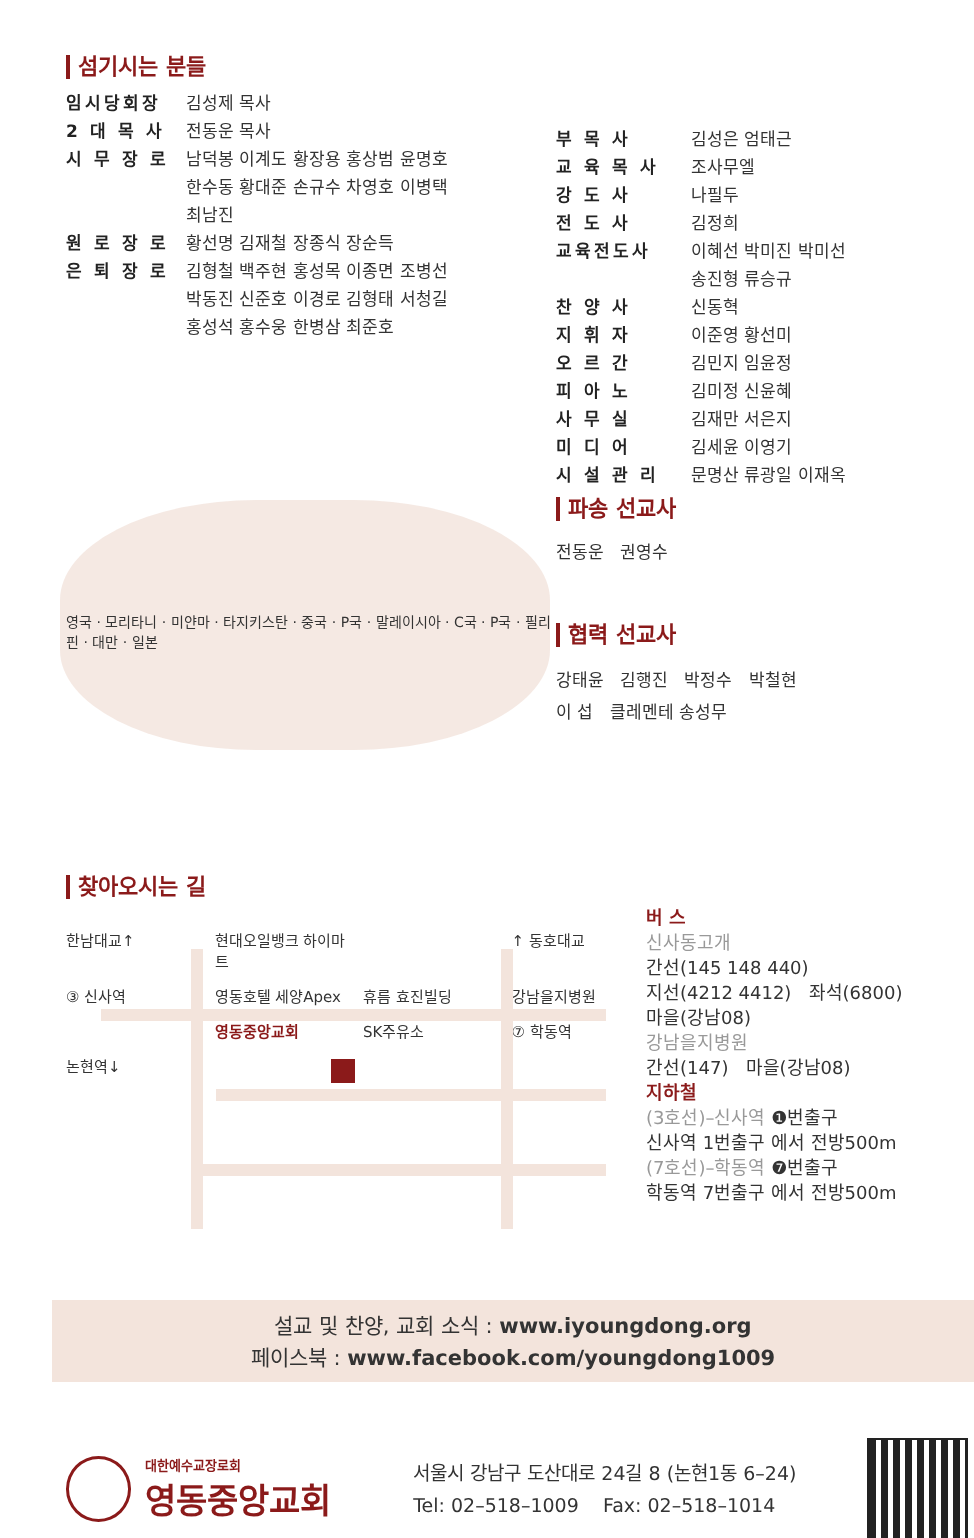섬기시는 분들
임시당회장 김성제 목사
2 대 목 사 전동운 목사
시 무 장 로 남덕봉 이계도 황장용 홍상범 윤명호
한수동 황대준 손규수 차영호 이병택
최남진
원 로 장 로 황선명 김재철 장종식 장순득
은 퇴 장 로 김형철 백주현 홍성목 이종면 조병선
박동진 신준호 이경로 김형태 서청길
홍성석 홍수웅 한병삼 최준호
영국 · 모리타니 · 미얀마 · 타지키스탄 · 중국 · P국 · 말레이시아 · C국 · P국 · 필리핀 · 대만 · 일본
부 목 사 김성은 엄태근
교 육 목 사 조사무엘
강 도 사 나필두
전 도 사 김정희
교육전도사 이혜선 박미진 박미선
송진형 류승규
찬 양 사 신동혁
지 휘 자 이준영 황선미
오 르 간 김민지 임윤정
피 아 노 김미정 신윤혜
사 무 실 김재만 서은지
미 디 어 김세윤 이영기
시 설 관 리 문명산 류광일 이재옥
파송 선교사
전동운 권영수
협력 선교사
강태윤 김행진 박정수 박철현
이 섭 클레멘테 송성무
찾아오시는 길
한남대교↑ 현대오일뱅크 하이마트 ↑ 동호대교 ③ 신사역 영동호텔 세양Apex 휴름 효진빌딩 강남을지병원 영동중앙교회 SK주유소 ⑦ 학동역 논현역↓
버 스
신사동고개
간선(145 148 440)
지선(4212 4412) 좌석(6800)
마을(강남08)
강남을지병원
간선(147) 마을(강남08)
지하철
(3호선)–신사역 ❶번출구
신사역 1번출구 에서 전방500m
(7호선)–학동역 ❼번출구
학동역 7번출구 에서 전방500m
설교 및 찬양, 교회 소식 : www.iyoungdong.org
페이스북 : www.facebook.com/youngdong1009
대한예수교장로회
영동중앙교회
서울시 강남구 도산대로 24길 8 (논현1동 6–24)
Tel: 02–518–1009 Fax: 02–518–1014